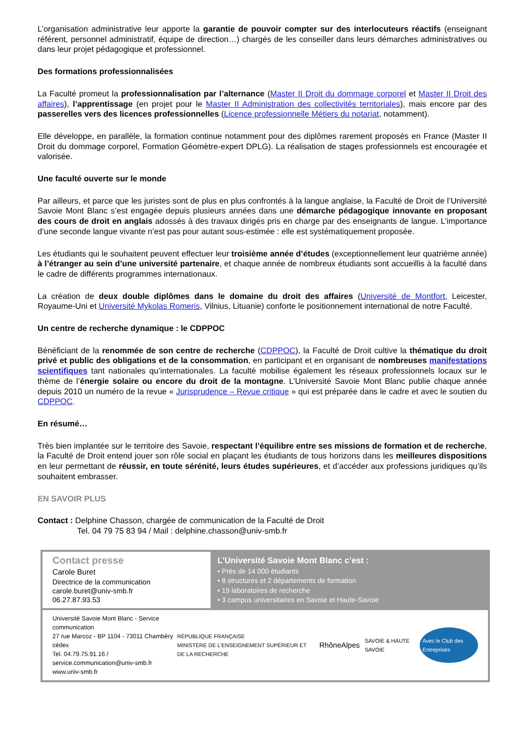L’organisation administrative leur apporte la garantie de pouvoir compter sur des interlocuteurs réactifs (enseignant référent, personnel administratif, équipe de direction…) chargés de les conseiller dans leurs démarches administratives ou dans leur projet pédagogique et professionnel.
Des formations professionnalisées
La Faculté promeut la professionnalisation par l’alternance (Master II Droit du dommage corporel et Master II Droit des affaires), l’apprentissage (en projet pour le Master II Administration des collectivités territoriales), mais encore par des passerelles vers des licences professionnelles (Licence professionnelle Métiers du notariat, notamment).
Elle développe, en parallèle, la formation continue notamment pour des diplômes rarement proposés en France (Master II Droit du dommage corporel, Formation Géomètre-expert DPLG). La réalisation de stages professionnels est encouragée et valorisée.
Une faculté ouverte sur le monde
Par ailleurs, et parce que les juristes sont de plus en plus confrontés à la langue anglaise, la Faculté de Droit de l’Université Savoie Mont Blanc s’est engagée depuis plusieurs années dans une démarche pédagogique innovante en proposant des cours de droit en anglais adossés à des travaux dirigés pris en charge par des enseignants de langue. L’importance d’une seconde langue vivante n’est pas pour autant sous-estimée : elle est systématiquement proposée.
Les étudiants qui le souhaitent peuvent effectuer leur troisième année d’études (exceptionnellement leur quatrième année) à l’étranger au sein d’une université partenaire, et chaque année de nombreux étudiants sont accueillis à la faculté dans le cadre de différents programmes internationaux.
La création de deux double diplômes dans le domaine du droit des affaires (Université de Montfort, Leicester, Royaume-Uni et Université Mykolas Romeris, Vilnius, Lituanie) conforte le positionnement international de notre Faculté.
Un centre de recherche dynamique : le CDPPOC
Bénéficiant de la renommée de son centre de recherche (CDPPOC), la Faculté de Droit cultive la thématique du droit privé et public des obligations et de la consommation, en participant et en organisant de nombreuses manifestations scientifiques tant nationales qu’internationales. La faculté mobilise également les réseaux professionnels locaux sur le thème de l’énergie solaire ou encore du droit de la montagne. L’Université Savoie Mont Blanc publie chaque année depuis 2010 un numéro de la revue « Jurisprudence – Revue critique » qui est préparée dans le cadre et avec le soutien du CDPPOC.
En résumé…
Très bien implantée sur le territoire des Savoie, respectant l’équilibre entre ses missions de formation et de recherche, la Faculté de Droit entend jouer son rôle social en plaçant les étudiants de tous horizons dans les meilleures dispositions en leur permettant de réussir, en toute sérénité, leurs études supérieures, et d’accéder aux professions juridiques qu’ils souhaitent embrasser.
EN SAVOIR PLUS
Contact : Delphine Chasson, chargée de communication de la Faculté de Droit
Tel. 04 79 75 83 94 / Mail : delphine.chasson@univ-smb.fr
Contact presse
Carole Buret
Directrice de la communication
carole.buret@univ-smb.fr
06.27.87.93.53
L’Université Savoie Mont Blanc c’est :
• Près de 14 000 étudiants
• 8 structures et 2 départements de formation
• 19 laboratoires de recherche
• 3 campus universitaires en Savoie et Haute-Savoie
Université Savoie Mont Blanc - Service communication
27 rue Marcoz - BP 1104 - 73011 Chambéry cédex
Tel. 04.79.75.91.16 / service.communication@univ-smb.fr
www.univ-smb.fr
RÉPUBLIQUE FRANÇAISE
MINISTÈRE DE L'ENSEIGNEMENT SUPÉRIEUR ET DE LA RECHERCHE RhôneAlpes SAVOIE & HAUTE SAVOIE Avec le Club des Entreprises